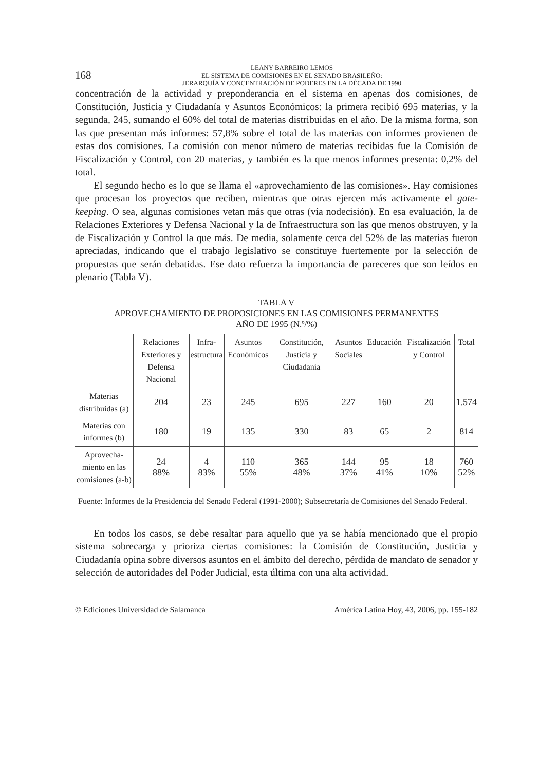168
LEANY BARREIRO LEMOS
EL SISTEMA DE COMISIONES EN EL SENADO BRASILEÑO:
JERARQUÍA Y CONCENTRACIÓN DE PODERES EN LA DÉCADA DE 1990
concentración de la actividad y preponderancia en el sistema en apenas dos comisiones, de Constitución, Justicia y Ciudadanía y Asuntos Económicos: la primera recibió 695 materias, y la segunda, 245, sumando el 60% del total de materias distribuidas en el año. De la misma forma, son las que presentan más informes: 57,8% sobre el total de las materias con informes provienen de estas dos comisiones. La comisión con menor número de materias recibidas fue la Comisión de Fiscalización y Control, con 20 materias, y también es la que menos informes presenta: 0,2% del total.
El segundo hecho es lo que se llama el «aprovechamiento de las comisiones». Hay comisiones que procesan los proyectos que reciben, mientras que otras ejercen más activamente el gate-keeping. O sea, algunas comisiones vetan más que otras (vía nodecisión). En esa evaluación, la de Relaciones Exteriores y Defensa Nacional y la de Infraestructura son las que menos obstruyen, y la de Fiscalización y Control la que más. De media, solamente cerca del 52% de las materias fueron apreciadas, indicando que el trabajo legislativo se constituye fuertemente por la selección de propuestas que serán debatidas. Ese dato refuerza la importancia de pareceres que son leídos en plenario (Tabla V).
TABLA V
APROVECHAMIENTO DE PROPOSICIONES EN LAS COMISIONES PERMANENTES
AÑO DE 1995 (N.º/%)
| | Relaciones Exteriores y Defensa Nacional | Infra- estructura | Asuntos Económicos | Constitución, Justicia y Ciudadanía | Asuntos Sociales | Educación | Fiscalización y Control | Total |
| --- | --- | --- | --- | --- | --- | --- | --- | --- |
| Materias distribuidas (a) | 204 | 23 | 245 | 695 | 227 | 160 | 20 | 1.574 |
| Materias con informes (b) | 180 | 19 | 135 | 330 | 83 | 65 | 2 | 814 |
| Aprovecha-miento en las comisiones (a-b) | 24 88% | 4 83% | 110 55% | 365 48% | 144 37% | 95 41% | 18 10% | 760 52% |
Fuente: Informes de la Presidencia del Senado Federal (1991-2000); Subsecretaría de Comisiones del Senado Federal.
En todos los casos, se debe resaltar para aquello que ya se había mencionado que el propio sistema sobrecarga y prioriza ciertas comisiones: la Comisión de Constitución, Justicia y Ciudadanía opina sobre diversos asuntos en el ámbito del derecho, pérdida de mandato de senador y selección de autoridades del Poder Judicial, esta última con una alta actividad.
© Ediciones Universidad de Salamanca América Latina Hoy, 43, 2006, pp. 155-182